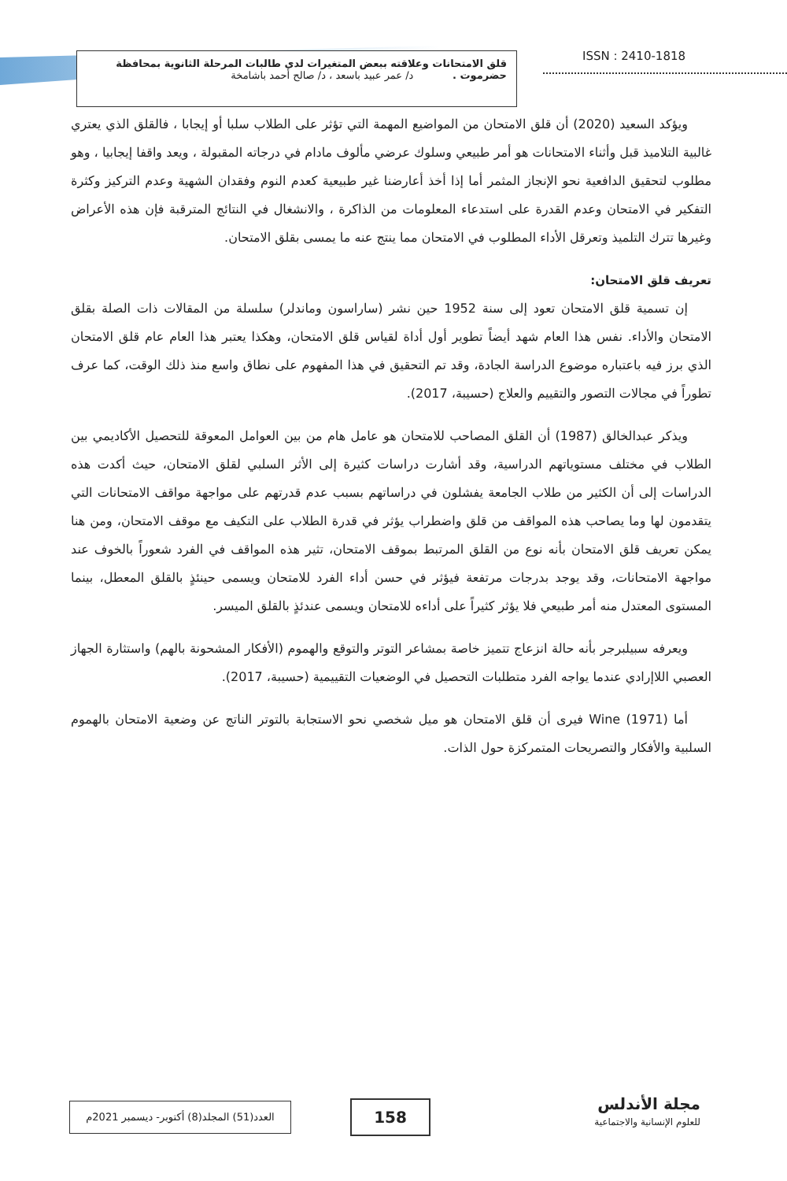قلق الامتحانات وعلاقته ببعض المتغيرات لدى طالبات المرحلة الثانوية بمحافظة
حضرموت . د/ عمر عبيد باسعد ، د/ صالح أحمد باشامخة
ISSN : 2410-1818
ويؤكد السعيد (2020) أن قلق الامتحان من المواضيع المهمة التي تؤثر على الطلاب سلبا أو إيجابا ، فالقلق الذي يعتري غالبية التلاميذ قبل وأثناء الامتحانات هو أمر طبيعي وسلوك عرضي مألوف مادام في درجاته المقبولة ، ويعد واقفا إيجابيا ، وهو مطلوب لتحقيق الدافعية نحو الإنجاز المثمر أما إذا أخذ أعارضنا غير طبيعية كعدم النوم وفقدان الشهية وعدم التركيز وكثرة التفكير في الامتحان وعدم القدرة على استدعاء المعلومات من الذاكرة ، والانشغال في النتائج المترقبة فإن هذه الأعراض وغيرها تترك التلميذ وتعرقل الأداء المطلوب في الامتحان مما ينتج عنه ما يمسى بقلق الامتحان.
تعريف قلق الامتحان:
إن تسمية قلق الامتحان تعود إلى سنة 1952 حين نشر (ساراسون وماندلر) سلسلة من المقالات ذات الصلة بقلق الامتحان والأداء. نفس هذا العام شهد أيضاً تطوير أول أداة لقياس قلق الامتحان، وهكذا يعتبر هذا العام عام قلق الامتحان الذي برز فيه باعتباره موضوع الدراسة الجادة، وقد تم التحقيق في هذا المفهوم على نطاق واسع منذ ذلك الوقت، كما عرف تطوراً في مجالات التصور والتقييم والعلاج (حسيبة، 2017).
ويذكر عبدالخالق (1987) أن القلق المصاحب للامتحان هو عامل هام من بين العوامل المعوقة للتحصيل الأكاديمي بين الطلاب في مختلف مستوياتهم الدراسية، وقد أشارت دراسات كثيرة إلى الأثر السلبي لقلق الامتحان، حيث أكدت هذه الدراسات إلى أن الكثير من طلاب الجامعة يفشلون في دراساتهم بسبب عدم قدرتهم على مواجهة مواقف الامتحانات التي يتقدمون لها وما يصاحب هذه المواقف من قلق واضطراب يؤثر في قدرة الطلاب على التكيف مع موقف الامتحان، ومن هنا يمكن تعريف قلق الامتحان بأنه نوع من القلق المرتبط بموقف الامتحان، تثير هذه المواقف في الفرد شعوراً بالخوف عند مواجهة الامتحانات، وقد يوجد بدرجات مرتفعة فيؤثر في حسن أداء الفرد للامتحان ويسمى حينئذٍ بالقلق المعطل، بينما المستوى المعتدل منه أمر طبيعي فلا يؤثر كثيراً على أداءه للامتحان ويسمى عندئذٍ بالقلق الميسر.
ويعرفه سبيلبرجر بأنه حالة انزعاج تتميز خاصة بمشاعر التوتر والتوقع والهموم (الأفكار المشحونة بالهم) واستثارة الجهاز العصبي اللاإرادي عندما يواجه الفرد متطلبات التحصيل في الوضعيات التقييمية (حسيبة، 2017).
أما Wine (1971) فيرى أن قلق الامتحان هو ميل شخصي نحو الاستجابة بالتوتر الناتج عن وضعية الامتحان بالهموم السلبية والأفكار والتصريحات المتمركزة حول الذات.
العدد(51) المجلد(8) أكتوبر- ديسمبر 2021م
158
مجلة الأندلس
للعلوم الإنسانية والاجتماعية